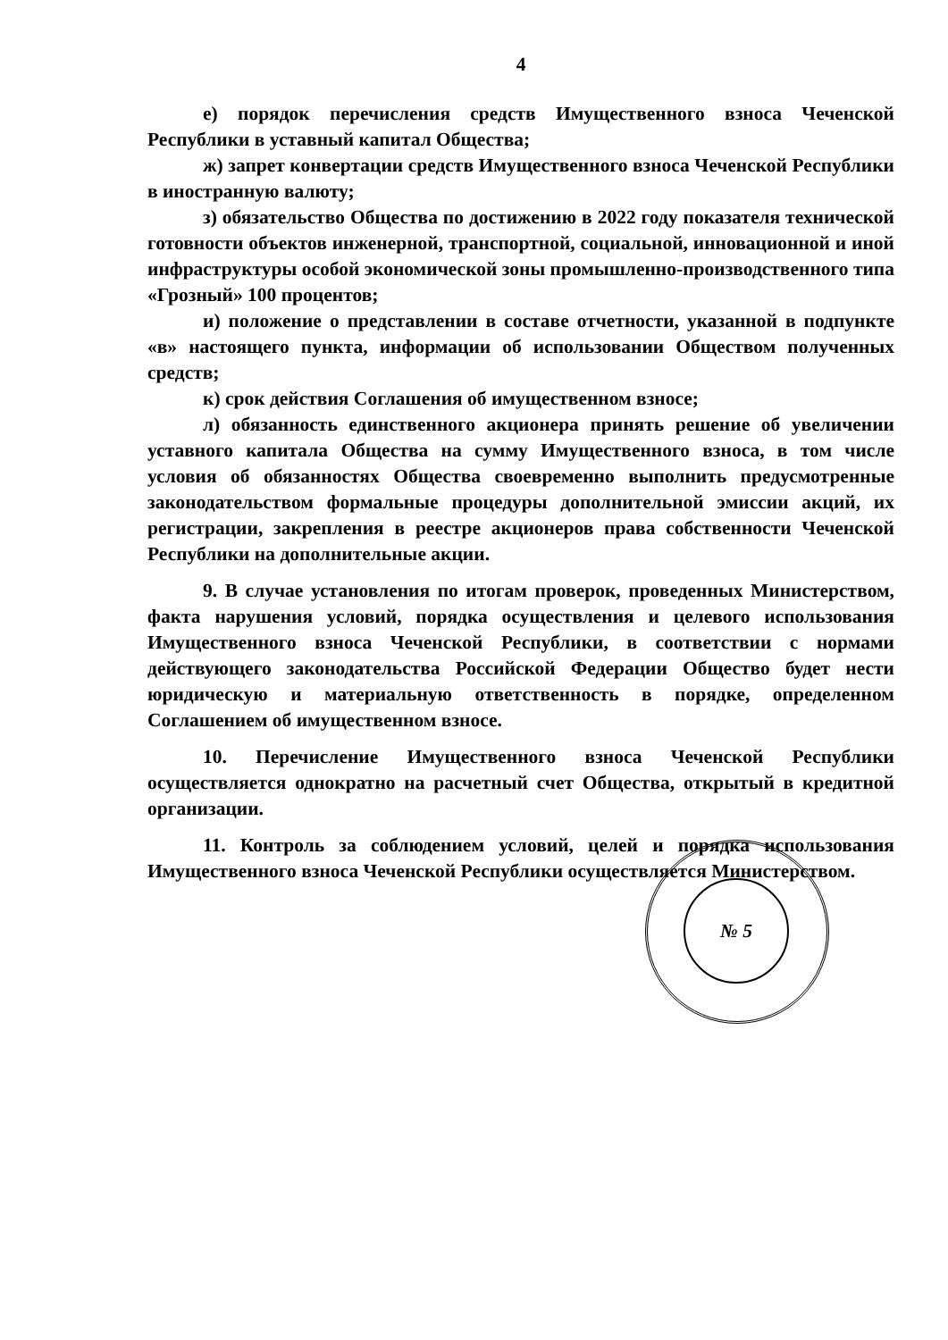4
е) порядок перечисления средств Имущественного взноса Чеченской Республики в уставный капитал Общества;
ж) запрет конвертации средств Имущественного взноса Чеченской Республики в иностранную валюту;
з) обязательство Общества по достижению в 2022 году показателя технической готовности объектов инженерной, транспортной, социальной, инновационной и иной инфраструктуры особой экономической зоны промышленно-производственного типа «Грозный» 100 процентов;
и) положение о представлении в составе отчетности, указанной в подпункте «в» настоящего пункта, информации об использовании Обществом полученных средств;
к) срок действия Соглашения об имущественном взносе;
л) обязанность единственного акционера принять решение об увеличении уставного капитала Общества на сумму Имущественного взноса, в том числе условия об обязанностях Общества своевременно выполнить предусмотренные законодательством формальные процедуры дополнительной эмиссии акций, их регистрации, закрепления в реестре акционеров права собственности Чеченской Республики на дополнительные акции.
9. В случае установления по итогам проверок, проведенных Министерством, факта нарушения условий, порядка осуществления и целевого использования Имущественного взноса Чеченской Республики, в соответствии с нормами действующего законодательства Российской Федерации Общество будет нести юридическую и материальную ответственность в порядке, определенном Соглашением об имущественном взносе.
10. Перечисление Имущественного взноса Чеченской Республики осуществляется однократно на расчетный счет Общества, открытый в кредитной организации.
11. Контроль за соблюдением условий, целей и порядка использования Имущественного взноса Чеченской Республики осуществляется Министерством.
№ 5